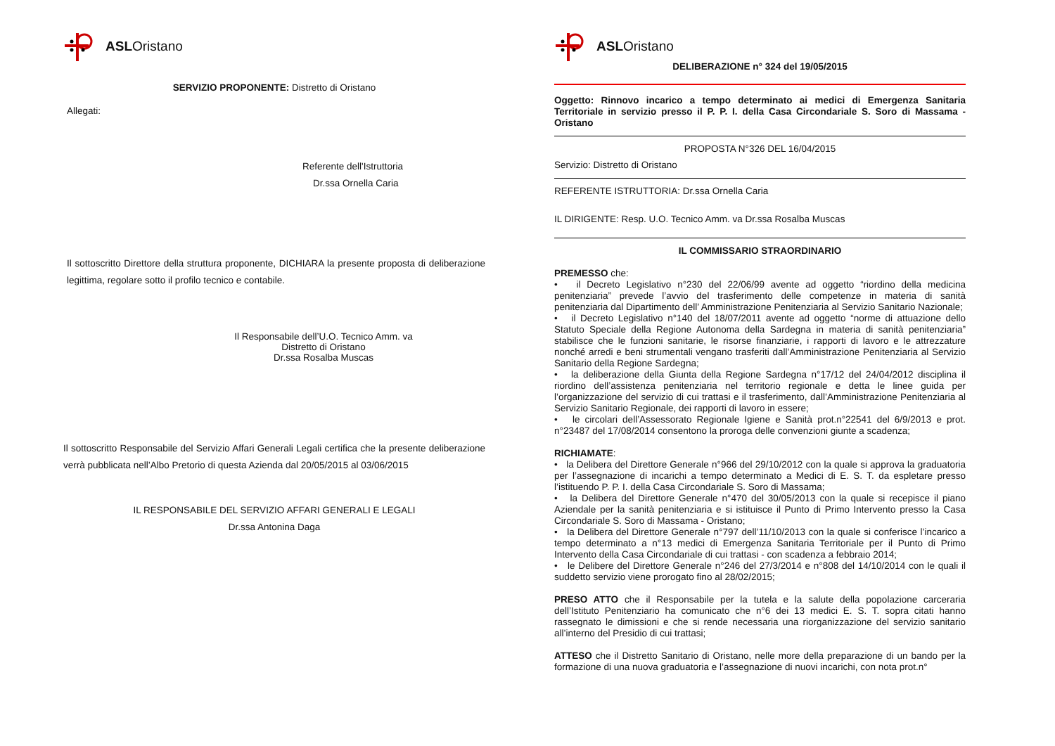ASLOristano
SERVIZIO PROPONENTE: Distretto di Oristano
Allegati:
Referente dell'Istruttoria
Dr.ssa Ornella Caria
Il sottoscritto Direttore della struttura proponente, DICHIARA la presente proposta di deliberazione legittima, regolare sotto il profilo tecnico e contabile.
Il Responsabile dell’U.O. Tecnico Amm. va
Distretto di Oristano
Dr.ssa Rosalba Muscas
Il sottoscritto Responsabile del Servizio Affari Generali Legali certifica che la presente deliberazione verrà pubblicata nell’Albo Pretorio di questa Azienda dal 20/05/2015 al 03/06/2015
IL RESPONSABILE DEL SERVIZIO AFFARI GENERALI E LEGALI
Dr.ssa Antonina Daga
ASLOristano
DELIBERAZIONE n° 324 del 19/05/2015
Oggetto: Rinnovo incarico a tempo determinato ai medici di Emergenza Sanitaria Territoriale in servizio presso il P. P. I. della Casa Circondariale S. Soro di Massama - Oristano
PROPOSTA N°326 DEL 16/04/2015
Servizio: Distretto di Oristano
REFERENTE ISTRUTTORIA: Dr.ssa Ornella Caria
IL DIRIGENTE: Resp. U.O. Tecnico Amm. va Dr.ssa Rosalba Muscas
IL COMMISSARIO STRAORDINARIO
PREMESSO che:
• il Decreto Legislativo n°230 del 22/06/99 avente ad oggetto “riordino della medicina penitenziaria” prevede l’avvio del trasferimento delle competenze in materia di sanità penitenziaria dal Dipartimento dell’ Amministrazione Penitenziaria al Servizio Sanitario Nazionale;
• il Decreto Legislativo n°140 del 18/07/2011 avente ad oggetto “norme di attuazione dello Statuto Speciale della Regione Autonoma della Sardegna in materia di sanità penitenziaria” stabilisce che le funzioni sanitarie, le risorse finanziarie, i rapporti di lavoro e le attrezzature nonché arredi e beni strumentali vengano trasferiti dall’Amministrazione Penitenziaria al Servizio Sanitario della Regione Sardegna;
• la deliberazione della Giunta della Regione Sardegna n°17/12 del 24/04/2012 disciplina il riordino dell’assistenza penitenziaria nel territorio regionale e detta le linee guida per l’organizzazione del servizio di cui trattasi e il trasferimento, dall’Amministrazione Penitenziaria al Servizio Sanitario Regionale, dei rapporti di lavoro in essere;
• le circolari dell’Assessorato Regionale Igiene e Sanità prot.n°22541 del 6/9/2013 e prot. n°23487 del 17/08/2014 consentono la proroga delle convenzioni giunte a scadenza;
RICHIAMATE:
• la Delibera del Direttore Generale n°966 del 29/10/2012 con la quale si approva la graduatoria per l’assegnazione di incarichi a tempo determinato a Medici di E. S. T. da espletare presso l’istituendo P. P. I. della Casa Circondariale S. Soro di Massama;
• la Delibera del Direttore Generale n°470 del 30/05/2013 con la quale si recepisce il piano Aziendale per la sanità penitenziaria e si istituisce il Punto di Primo Intervento presso la Casa Circondariale S. Soro di Massama - Oristano;
• la Delibera del Direttore Generale n°797 dell’11/10/2013 con la quale si conferisce l’incarico a tempo determinato a n°13 medici di Emergenza Sanitaria Territoriale per il Punto di Primo Intervento della Casa Circondariale di cui trattasi - con scadenza a febbraio 2014;
• le Delibere del Direttore Generale n°246 del 27/3/2014 e n°808 del 14/10/2014 con le quali il suddetto servizio viene prorogato fino al 28/02/2015;
PRESO ATTO che il Responsabile per la tutela e la salute della popolazione carceraria dell’Istituto Penitenziario ha comunicato che n°6 dei 13 medici E. S. T. sopra citati hanno rassegnato le dimissioni e che si rende necessaria una riorganizzazione del servizio sanitario all’interno del Presidio di cui trattasi;
ATTESO che il Distretto Sanitario di Oristano, nelle more della preparazione di un bando per la formazione di una nuova graduatoria e l’assegnazione di nuovi incarichi, con nota prot.n°